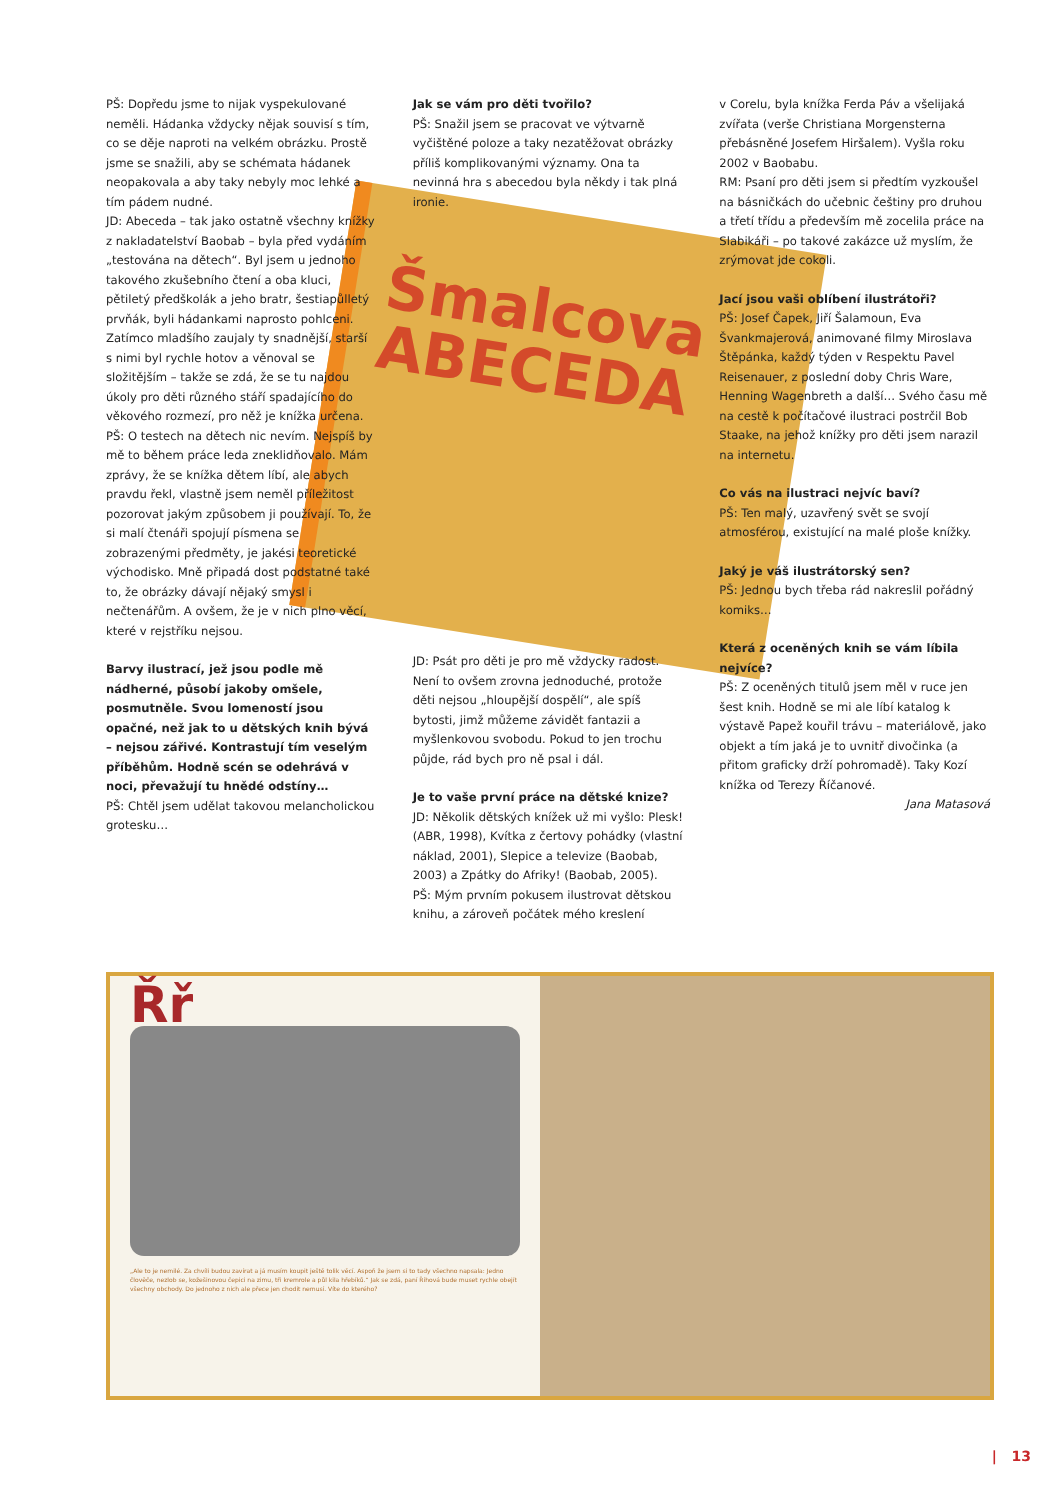Šmalcova
ABECEDA
PŠ: Dopředu jsme to nijak vyspekulované neměli. Hádanka vždycky nějak souvisí s tím, co se děje naproti na velkém obrázku. Prostě jsme se snažili, aby se schémata hádanek neopakovala a aby taky nebyly moc lehké a tím pádem nudné.
JD: Abeceda – tak jako ostatně všechny knížky z nakladatelství Baobab – byla před vydáním „testována na dětech“. Byl jsem u jednoho takového zkušebního čtení a oba kluci, pětiletý předškolák a jeho bratr, šestiapůlletý prvňák, byli hádankami naprosto pohlceni. Zatímco mladšího zaujaly ty snadnější, starší s nimi byl rychle hotov a věnoval se složitějším – takže se zdá, že se tu najdou úkoly pro děti různého stáří spadajícího do věkového rozmezí, pro něž je knížka určena.
PŠ: O testech na dětech nic nevím. Nejspíš by mě to během práce leda zneklidňovalo. Mám zprávy, že se knížka dětem líbí, ale abych pravdu řekl, vlastně jsem neměl příležitost pozorovat jakým způsobem ji používají. To, že si malí čtenáři spojují písmena se zobrazenými předměty, je jakési teoretické východisko. Mně připadá dost podstatné také to, že obrázky dávají nějaký smysl i nečtenářům. A ovšem, že je v nich plno věcí, které v rejstříku nejsou.
Barvy ilustrací, jež jsou podle mě nádherné, působí jakoby omšele, posmutněle. Svou lomeností jsou opačné, než jak to u dětských knih bývá – nejsou zářivé. Kontrastují tím veselým příběhům. Hodně scén se odehrává v noci, převažují tu hnědé odstíny…
PŠ: Chtěl jsem udělat takovou melancholickou grotesku…
Jak se vám pro děti tvořilo?
PŠ: Snažil jsem se pracovat ve výtvarně vyčištěné poloze a taky nezatěžovat obrázky příliš komplikovanými významy. Ona ta nevinná hra s abecedou byla někdy i tak plná ironie.
JD: Psát pro děti je pro mě vždycky radost. Není to ovšem zrovna jednoduché, protože děti nejsou „hloupější dospělí“, ale spíš bytosti, jimž můžeme závidět fantazii a myšlenkovou svobodu. Pokud to jen trochu půjde, rád bych pro ně psal i dál.
Je to vaše první práce na dětské knize?
JD: Několik dětských knížek už mi vyšlo: Plesk! (ABR, 1998), Kvítka z čertovy pohádky (vlastní náklad, 2001), Slepice a televize (Baobab, 2003) a Zpátky do Afriky! (Baobab, 2005).
PŠ: Mým prvním pokusem ilustrovat dětskou knihu, a zároveň počátek mého kreslení
v Corelu, byla knížka Ferda Páv a všelijaká zvířata (verše Christiana Morgensterna přebásněné Josefem Hiršalem). Vyšla roku 2002 v Baobabu.
RM: Psaní pro děti jsem si předtím vyzkoušel na básničkách do učebnic češtiny pro druhou a třetí třídu a především mě zocelila práce na Slabikáři – po takové zakázce už myslím, že zrýmovat jde cokoli.
Jací jsou vaši oblíbení ilustrátoři?
PŠ: Josef Čapek, Jiří Šalamoun, Eva Švankmajerová, animované filmy Miroslava Štěpánka, každý týden v Respektu Pavel Reisenauer, z poslední doby Chris Ware, Henning Wagenbreth a další… Svého času mě na cestě k počítačové ilustraci postrčil Bob Staake, na jehož knížky pro děti jsem narazil na internetu.
Co vás na ilustraci nejvíc baví?
PŠ: Ten malý, uzavřený svět se svojí atmosférou, existující na malé ploše knížky.
Jaký je váš ilustrátorský sen?
PŠ: Jednou bych třeba rád nakreslil pořádný komiks…
Která z oceněných knih se vám líbila nejvíce?
PŠ: Z oceněných titulů jsem měl v ruce jen šest knih. Hodně se mi ale líbí katalog k výstavě Papež kouřil trávu – materiálově, jako objekt a tím jaká je to uvnitř divočinka (a přitom graficky drží pohromadě). Taky Kozí knížka od Terezy Říčanové.
Jana Matasová
Řř
„Ale to je nemilé. Za chvíli budou zavírat a já musím koupit ještě tolik věcí. Aspoň že jsem si to tady všechno napsala: Jedno člověče, nezlob se, kožešinovou čepici na zimu, tři kremrole a půl kila hřebíků.“ Jak se zdá, paní Říhová bude muset rychle obejít všechny obchody. Do jednoho z nich ale přece jen chodit nemusí. Víte do kterého?
| 13